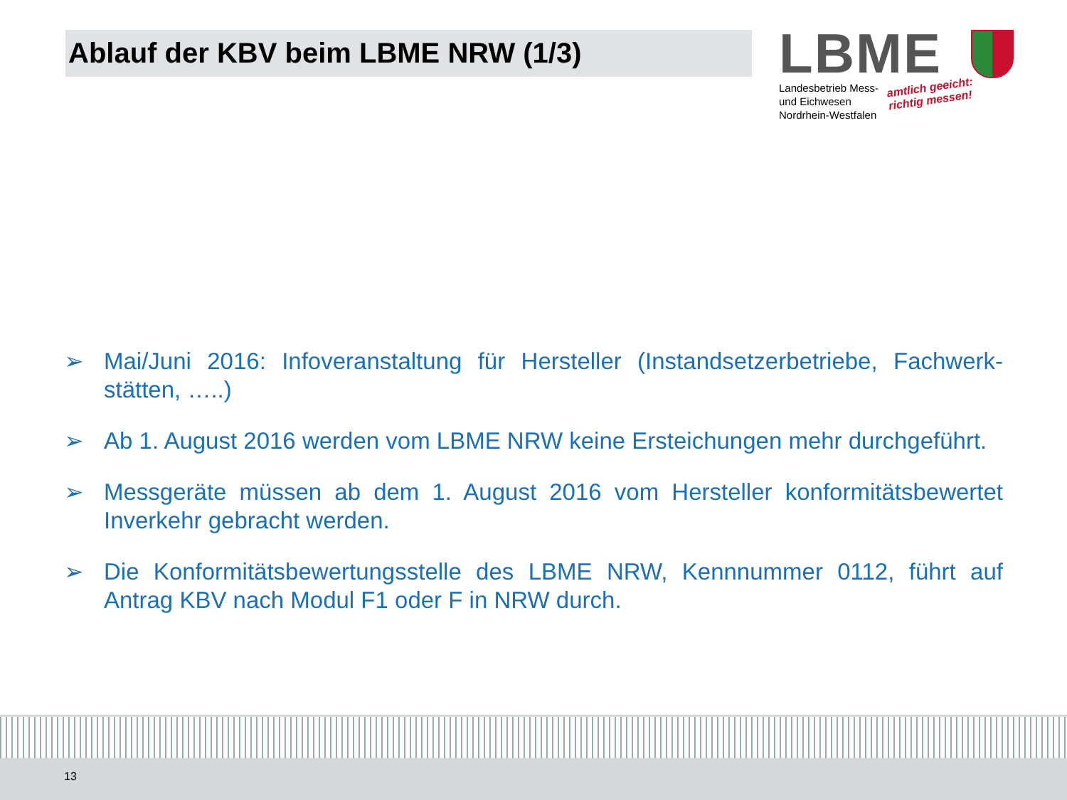Ablauf der KBV beim LBME NRW (1/3)
LBME
Landesbetrieb Mess-
und Eichwesen
Nordrhein-Westfalen
amtlich geeicht:
richtig messen!
➢ Mai/Juni 2016: Infoveranstaltung für Hersteller (Instandsetzerbetriebe, Fachwerk-stätten, …..)
➢ Ab 1. August 2016 werden vom LBME NRW keine Ersteichungen mehr durchgeführt.
➢ Messgeräte müssen ab dem 1. August 2016 vom Hersteller konformitätsbewertet Inverkehr gebracht werden.
➢ Die Konformitätsbewertungsstelle des LBME NRW, Kennnummer 0112, führt auf Antrag KBV nach Modul F1 oder F in NRW durch.
13